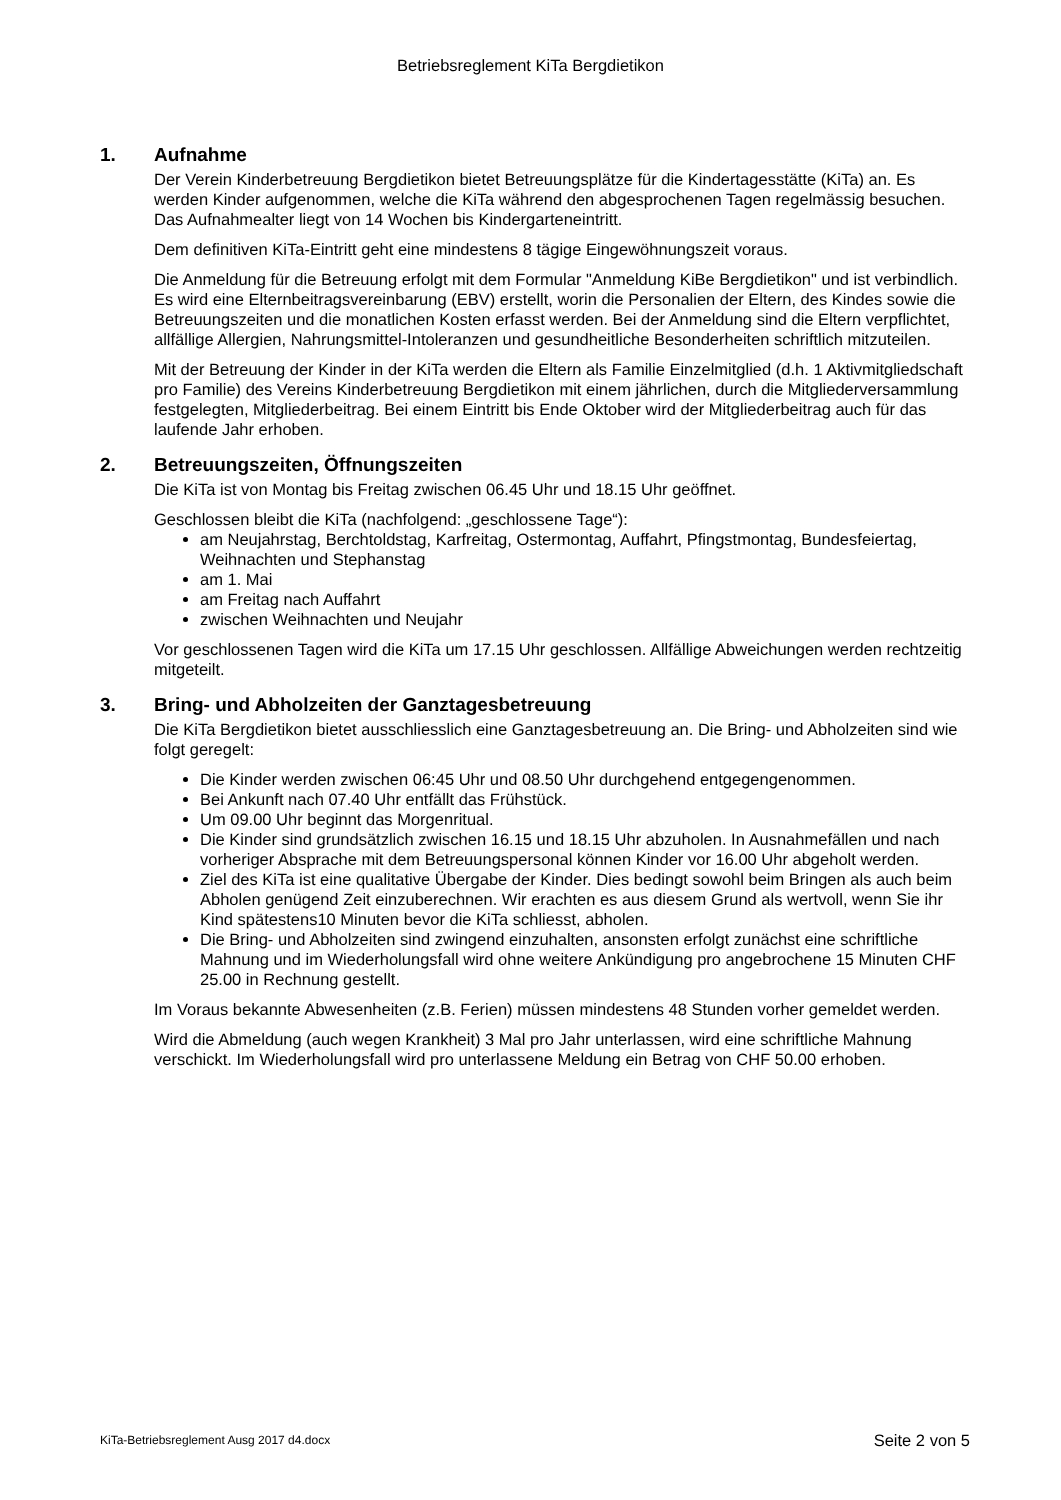Betriebsreglement KiTa Bergdietikon
1. Aufnahme
Der Verein Kinderbetreuung Bergdietikon bietet Betreuungsplätze für die Kindertagesstätte (KiTa) an. Es werden Kinder aufgenommen, welche die KiTa während den abgesprochenen Tagen regelmässig besuchen. Das Aufnahmealter liegt von 14 Wochen bis Kindergarteneintritt.
Dem definitiven KiTa-Eintritt geht eine mindestens 8 tägige Eingewöhnungszeit voraus.
Die Anmeldung für die Betreuung erfolgt mit dem Formular "Anmeldung KiBe Bergdietikon" und ist verbindlich. Es wird eine Elternbeitragsvereinbarung (EBV) erstellt, worin die Personalien der Eltern, des Kindes sowie die Betreuungszeiten und die monatlichen Kosten erfasst werden. Bei der Anmeldung sind die Eltern verpflichtet, allfällige Allergien, Nahrungsmittel-Intoleranzen und gesundheitliche Besonderheiten schriftlich mitzuteilen.
Mit der Betreuung der Kinder in der KiTa werden die Eltern als Familie Einzelmitglied (d.h. 1 Aktivmitgliedschaft pro Familie) des Vereins Kinderbetreuung Bergdietikon mit einem jährlichen, durch die Mitgliederversammlung festgelegten, Mitgliederbeitrag. Bei einem Eintritt bis Ende Oktober wird der Mitgliederbeitrag auch für das laufende Jahr erhoben.
2. Betreuungszeiten, Öffnungszeiten
Die KiTa ist von Montag bis Freitag zwischen 06.45 Uhr und 18.15 Uhr geöffnet.
Geschlossen bleibt die KiTa (nachfolgend: „geschlossene Tage“):
am Neujahrstag, Berchtoldstag, Karfreitag, Ostermontag, Auffahrt, Pfingstmontag, Bundesfeiertag, Weihnachten und Stephanstag
am 1. Mai
am Freitag nach Auffahrt
zwischen Weihnachten und Neujahr
Vor geschlossenen Tagen wird die KiTa um 17.15 Uhr geschlossen. Allfällige Abweichungen werden rechtzeitig mitgeteilt.
3. Bring- und Abholzeiten der Ganztagesbetreuung
Die KiTa Bergdietikon bietet ausschliesslich eine Ganztagesbetreuung an. Die Bring- und Abholzeiten sind wie folgt geregelt:
Die Kinder werden zwischen 06:45 Uhr und 08.50 Uhr durchgehend entgegengenommen.
Bei Ankunft nach 07.40 Uhr entfällt das Frühstück.
Um 09.00 Uhr beginnt das Morgenritual.
Die Kinder sind grundsätzlich zwischen 16.15 und 18.15 Uhr abzuholen. In Ausnahmefällen und nach vorheriger Absprache mit dem Betreuungspersonal können Kinder vor 16.00 Uhr abgeholt werden.
Ziel des KiTa ist eine qualitative Übergabe der Kinder. Dies bedingt sowohl beim Bringen als auch beim Abholen genügend Zeit einzuberechnen. Wir erachten es aus diesem Grund als wertvoll, wenn Sie ihr Kind spätestens10 Minuten bevor die KiTa schliesst, abholen.
Die Bring- und Abholzeiten sind zwingend einzuhalten, ansonsten erfolgt zunächst eine schriftliche Mahnung und im Wiederholungsfall wird ohne weitere Ankündigung pro angebrochene 15 Minuten CHF 25.00 in Rechnung gestellt.
Im Voraus bekannte Abwesenheiten (z.B. Ferien) müssen mindestens 48 Stunden vorher gemeldet werden.
Wird die Abmeldung (auch wegen Krankheit) 3 Mal pro Jahr unterlassen, wird eine schriftliche Mahnung verschickt. Im Wiederholungsfall wird pro unterlassene Meldung ein Betrag von CHF 50.00 erhoben.
KiTa-Betriebsreglement Ausg 2017 d4.docx Seite 2 von 5